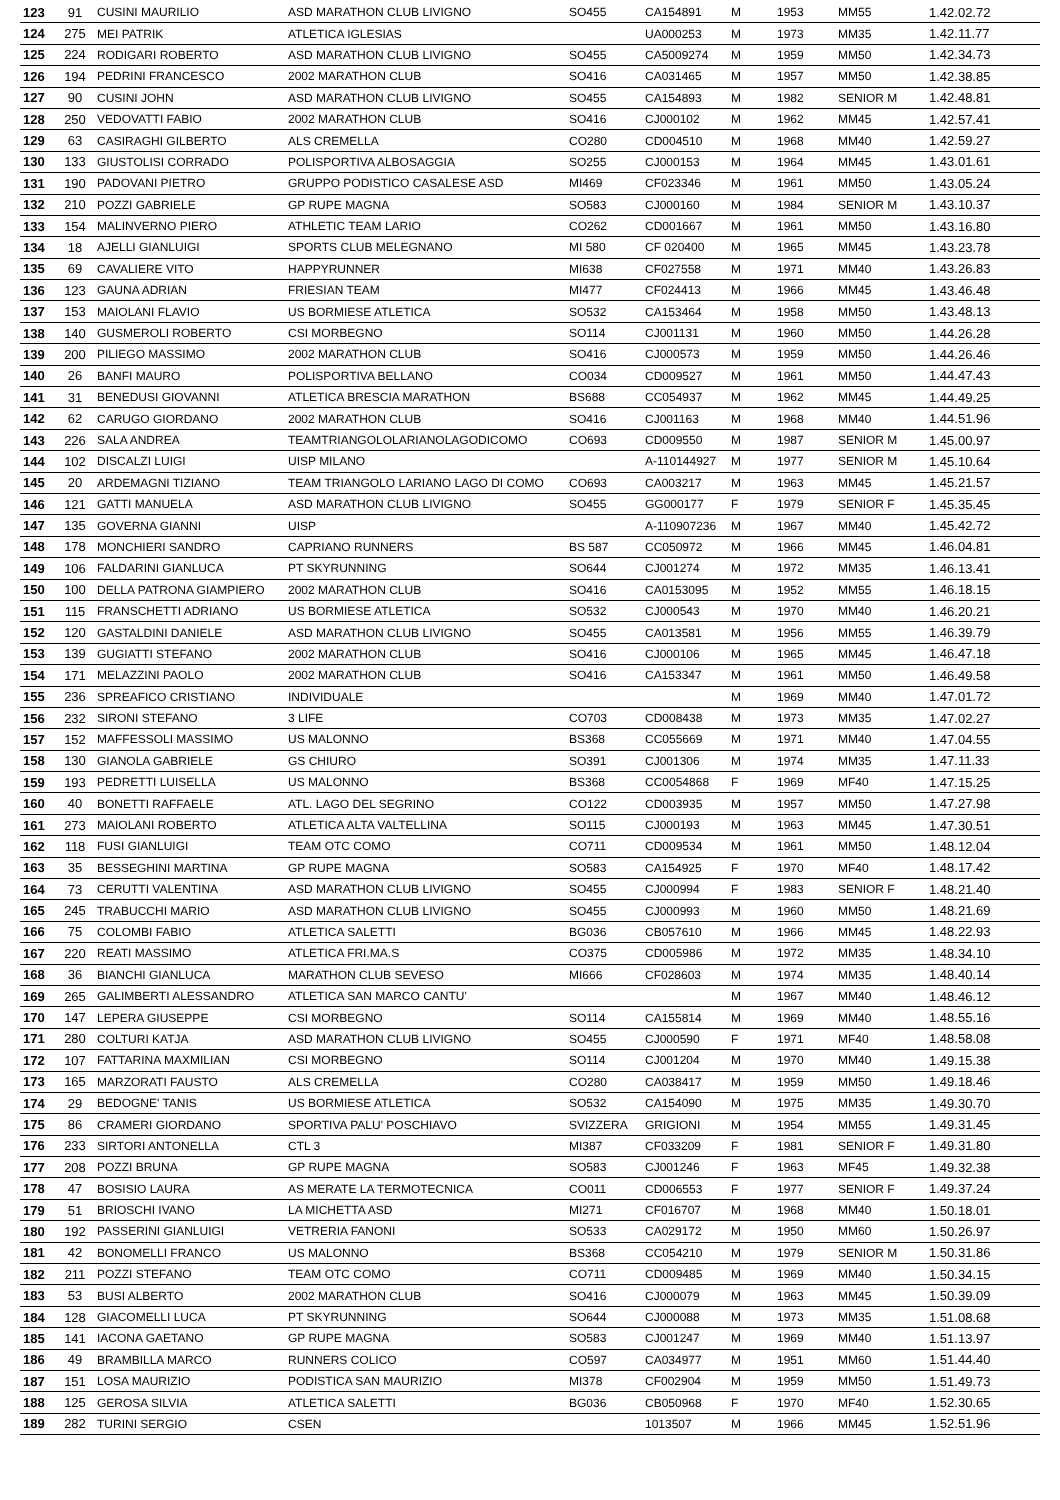| 123 | 91 | CUSINI MAURILIO | ASD MARATHON CLUB LIVIGNO | SO455 | CA154891 | M | 1953 | MM55 | 1.42.02.72 |
| 124 | 275 | MEI PATRIK | ATLETICA IGLESIAS | | UA000253 | M | 1973 | MM35 | 1.42.11.77 |
| 125 | 224 | RODIGARI ROBERTO | ASD MARATHON CLUB LIVIGNO | SO455 | CA5009274 | M | 1959 | MM50 | 1.42.34.73 |
| 126 | 194 | PEDRINI FRANCESCO | 2002 MARATHON CLUB | SO416 | CA031465 | M | 1957 | MM50 | 1.42.38.85 |
| 127 | 90 | CUSINI JOHN | ASD MARATHON CLUB LIVIGNO | SO455 | CA154893 | M | 1982 | SENIOR M | 1.42.48.81 |
| 128 | 250 | VEDOVATTI FABIO | 2002 MARATHON CLUB | SO416 | CJ000102 | M | 1962 | MM45 | 1.42.57.41 |
| 129 | 63 | CASIRAGHI GILBERTO | ALS CREMELLA | CO280 | CD004510 | M | 1968 | MM40 | 1.42.59.27 |
| 130 | 133 | GIUSTOLISI CORRADO | POLISPORTIVA ALBOSAGGIA | SO255 | CJ000153 | M | 1964 | MM45 | 1.43.01.61 |
| 131 | 190 | PADOVANI PIETRO | GRUPPO PODISTICO CASALESE ASD | MI469 | CF023346 | M | 1961 | MM50 | 1.43.05.24 |
| 132 | 210 | POZZI GABRIELE | GP RUPE MAGNA | SO583 | CJ000160 | M | 1984 | SENIOR M | 1.43.10.37 |
| 133 | 154 | MALINVERNO PIERO | ATHLETIC TEAM LARIO | CO262 | CD001667 | M | 1961 | MM50 | 1.43.16.80 |
| 134 | 18 | AJELLI GIANLUIGI | SPORTS CLUB MELEGNANO | MI 580 | CF 020400 | M | 1965 | MM45 | 1.43.23.78 |
| 135 | 69 | CAVALIERE VITO | HAPPYRUNNER | MI638 | CF027558 | M | 1971 | MM40 | 1.43.26.83 |
| 136 | 123 | GAUNA ADRIAN | FRIESIAN TEAM | MI477 | CF024413 | M | 1966 | MM45 | 1.43.46.48 |
| 137 | 153 | MAIOLANI FLAVIO | US BORMIESE ATLETICA | SO532 | CA153464 | M | 1958 | MM50 | 1.43.48.13 |
| 138 | 140 | GUSMEROLI ROBERTO | CSI MORBEGNO | SO114 | CJ001131 | M | 1960 | MM50 | 1.44.26.28 |
| 139 | 200 | PILIEGO MASSIMO | 2002 MARATHON CLUB | SO416 | CJ000573 | M | 1959 | MM50 | 1.44.26.46 |
| 140 | 26 | BANFI MAURO | POLISPORTIVA BELLANO | CO034 | CD009527 | M | 1961 | MM50 | 1.44.47.43 |
| 141 | 31 | BENEDUSI GIOVANNI | ATLETICA BRESCIA MARATHON | BS688 | CC054937 | M | 1962 | MM45 | 1.44.49.25 |
| 142 | 62 | CARUGO GIORDANO | 2002 MARATHON CLUB | SO416 | CJ001163 | M | 1968 | MM40 | 1.44.51.96 |
| 143 | 226 | SALA ANDREA | TEAMTRIANGOLOLARIANOLAGODICOMO | CO693 | CD009550 | M | 1987 | SENIOR M | 1.45.00.97 |
| 144 | 102 | DISCALZI LUIGI | UISP MILANO | | A-110144927 | M | 1977 | SENIOR M | 1.45.10.64 |
| 145 | 20 | ARDEMAGNI TIZIANO | TEAM TRIANGOLO LARIANO LAGO DI COMO | CO693 | CA003217 | M | 1963 | MM45 | 1.45.21.57 |
| 146 | 121 | GATTI MANUELA | ASD MARATHON CLUB LIVIGNO | SO455 | GG000177 | F | 1979 | SENIOR F | 1.45.35.45 |
| 147 | 135 | GOVERNA GIANNI | UISP | | A-110907236 | M | 1967 | MM40 | 1.45.42.72 |
| 148 | 178 | MONCHIERI SANDRO | CAPRIANO RUNNERS | BS 587 | CC050972 | M | 1966 | MM45 | 1.46.04.81 |
| 149 | 106 | FALDARINI GIANLUCA | PT SKYRUNNING | SO644 | CJ001274 | M | 1972 | MM35 | 1.46.13.41 |
| 150 | 100 | DELLA PATRONA GIAMPIERO | 2002 MARATHON CLUB | SO416 | CA0153095 | M | 1952 | MM55 | 1.46.18.15 |
| 151 | 115 | FRANSCHETTI ADRIANO | US BORMIESE ATLETICA | SO532 | CJ000543 | M | 1970 | MM40 | 1.46.20.21 |
| 152 | 120 | GASTALDINI DANIELE | ASD MARATHON CLUB LIVIGNO | SO455 | CA013581 | M | 1956 | MM55 | 1.46.39.79 |
| 153 | 139 | GUGIATTI STEFANO | 2002 MARATHON CLUB | SO416 | CJ000106 | M | 1965 | MM45 | 1.46.47.18 |
| 154 | 171 | MELAZZINI PAOLO | 2002 MARATHON CLUB | SO416 | CA153347 | M | 1961 | MM50 | 1.46.49.58 |
| 155 | 236 | SPREAFICO CRISTIANO | INDIVIDUALE | | | M | 1969 | MM40 | 1.47.01.72 |
| 156 | 232 | SIRONI STEFANO | 3 LIFE | CO703 | CD008438 | M | 1973 | MM35 | 1.47.02.27 |
| 157 | 152 | MAFFESSOLI MASSIMO | US MALONNO | BS368 | CC055669 | M | 1971 | MM40 | 1.47.04.55 |
| 158 | 130 | GIANOLA GABRIELE | GS CHIURO | SO391 | CJ001306 | M | 1974 | MM35 | 1.47.11.33 |
| 159 | 193 | PEDRETTI LUISELLA | US MALONNO | BS368 | CC0054868 | F | 1969 | MF40 | 1.47.15.25 |
| 160 | 40 | BONETTI RAFFAELE | ATL. LAGO DEL SEGRINO | CO122 | CD003935 | M | 1957 | MM50 | 1.47.27.98 |
| 161 | 273 | MAIOLANI ROBERTO | ATLETICA ALTA VALTELLINA | SO115 | CJ000193 | M | 1963 | MM45 | 1.47.30.51 |
| 162 | 118 | FUSI GIANLUIGI | TEAM OTC COMO | CO711 | CD009534 | M | 1961 | MM50 | 1.48.12.04 |
| 163 | 35 | BESSEGHINI MARTINA | GP RUPE MAGNA | SO583 | CA154925 | F | 1970 | MF40 | 1.48.17.42 |
| 164 | 73 | CERUTTI VALENTINA | ASD MARATHON CLUB LIVIGNO | SO455 | CJ000994 | F | 1983 | SENIOR F | 1.48.21.40 |
| 165 | 245 | TRABUCCHI MARIO | ASD MARATHON CLUB LIVIGNO | SO455 | CJ000993 | M | 1960 | MM50 | 1.48.21.69 |
| 166 | 75 | COLOMBI FABIO | ATLETICA SALETTI | BG036 | CB057610 | M | 1966 | MM45 | 1.48.22.93 |
| 167 | 220 | REATI MASSIMO | ATLETICA FRI.MA.S | CO375 | CD005986 | M | 1972 | MM35 | 1.48.34.10 |
| 168 | 36 | BIANCHI GIANLUCA | MARATHON CLUB SEVESO | MI666 | CF028603 | M | 1974 | MM35 | 1.48.40.14 |
| 169 | 265 | GALIMBERTI ALESSANDRO | ATLETICA SAN MARCO CANTU' | | | M | 1967 | MM40 | 1.48.46.12 |
| 170 | 147 | LEPERA GIUSEPPE | CSI MORBEGNO | SO114 | CA155814 | M | 1969 | MM40 | 1.48.55.16 |
| 171 | 280 | COLTURI KATJA | ASD MARATHON CLUB LIVIGNO | SO455 | CJ000590 | F | 1971 | MF40 | 1.48.58.08 |
| 172 | 107 | FATTARINA MAXMILIAN | CSI MORBEGNO | SO114 | CJ001204 | M | 1970 | MM40 | 1.49.15.38 |
| 173 | 165 | MARZORATI FAUSTO | ALS CREMELLA | CO280 | CA038417 | M | 1959 | MM50 | 1.49.18.46 |
| 174 | 29 | BEDOGNE' TANIS | US BORMIESE ATLETICA | SO532 | CA154090 | M | 1975 | MM35 | 1.49.30.70 |
| 175 | 86 | CRAMERI GIORDANO | SPORTIVA PALU' POSCHIAVO | SVIZZERA | GRIGIONI | M | 1954 | MM55 | 1.49.31.45 |
| 176 | 233 | SIRTORI ANTONELLA | CTL 3 | MI387 | CF033209 | F | 1981 | SENIOR F | 1.49.31.80 |
| 177 | 208 | POZZI BRUNA | GP RUPE MAGNA | SO583 | CJ001246 | F | 1963 | MF45 | 1.49.32.38 |
| 178 | 47 | BOSISIO LAURA | AS MERATE LA TERMOTECNICA | CO011 | CD006553 | F | 1977 | SENIOR F | 1.49.37.24 |
| 179 | 51 | BRIOSCHI IVANO | LA MICHETTA ASD | MI271 | CF016707 | M | 1968 | MM40 | 1.50.18.01 |
| 180 | 192 | PASSERINI GIANLUIGI | VETRERIA FANONI | SO533 | CA029172 | M | 1950 | MM60 | 1.50.26.97 |
| 181 | 42 | BONOMELLI FRANCO | US MALONNO | BS368 | CC054210 | M | 1979 | SENIOR M | 1.50.31.86 |
| 182 | 211 | POZZI STEFANO | TEAM OTC COMO | CO711 | CD009485 | M | 1969 | MM40 | 1.50.34.15 |
| 183 | 53 | BUSI ALBERTO | 2002 MARATHON CLUB | SO416 | CJ000079 | M | 1963 | MM45 | 1.50.39.09 |
| 184 | 128 | GIACOMELLI LUCA | PT SKYRUNNING | SO644 | CJ000088 | M | 1973 | MM35 | 1.51.08.68 |
| 185 | 141 | IACONA GAETANO | GP RUPE MAGNA | SO583 | CJ001247 | M | 1969 | MM40 | 1.51.13.97 |
| 186 | 49 | BRAMBILLA MARCO | RUNNERS COLICO | CO597 | CA034977 | M | 1951 | MM60 | 1.51.44.40 |
| 187 | 151 | LOSA MAURIZIO | PODISTICA SAN MAURIZIO | MI378 | CF002904 | M | 1959 | MM50 | 1.51.49.73 |
| 188 | 125 | GEROSA SILVIA | ATLETICA SALETTI | BG036 | CB050968 | F | 1970 | MF40 | 1.52.30.65 |
| 189 | 282 | TURINI SERGIO | CSEN | | 1013507 | M | 1966 | MM45 | 1.52.51.96 |